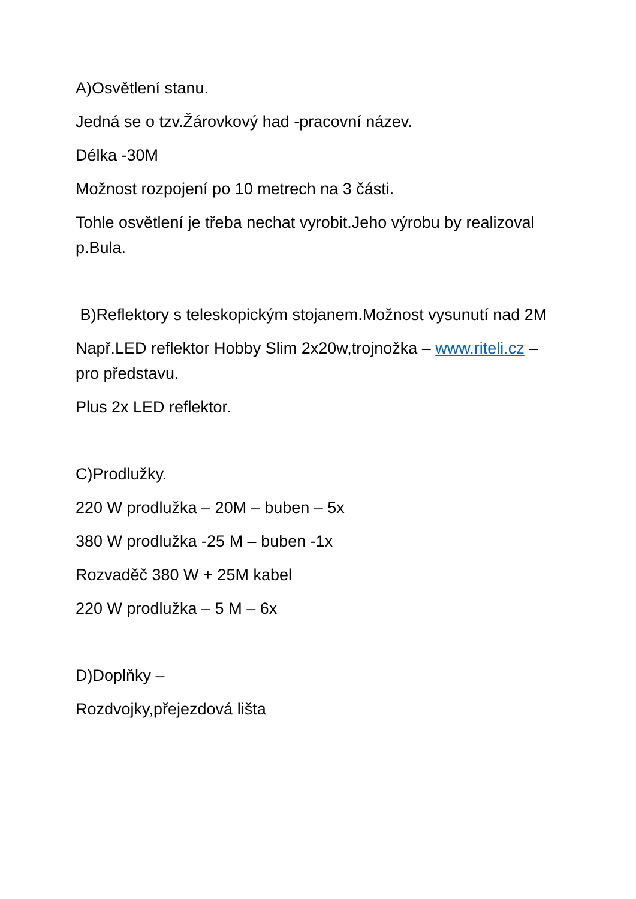A)Osvětlení stanu.
Jedná se o tzv.Žárovkový had -pracovní název.
Délka -30M
Možnost rozpojení po 10 metrech na 3 části.
Tohle osvětlení je třeba nechat vyrobit.Jeho výrobu by realizoval p.Bula.
B)Reflektory s teleskopickým stojanem.Možnost vysunutí nad 2M
Např.LED reflektor Hobby Slim 2x20w,trojnožka – www.riteli.cz – pro představu.
Plus 2x LED reflektor.
C)Prodlužky.
220 W prodlužka – 20M – buben – 5x
380 W prodlužka -25 M – buben -1x
Rozvaděč 380 W + 25M kabel
220 W prodlužka – 5 M – 6x
D)Doplňky –
Rozdvojky,přejezdová lišta